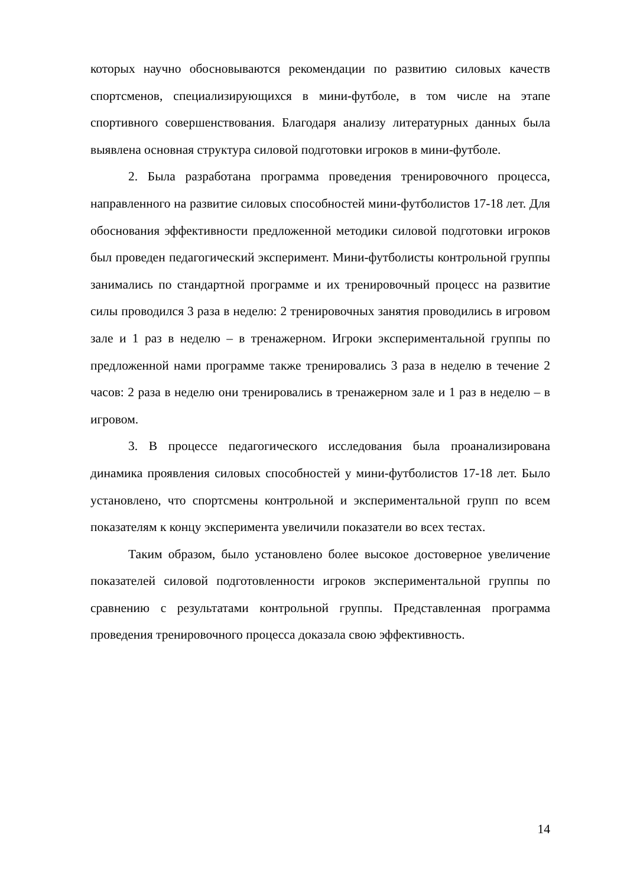которых научно обосновываются рекомендации по развитию силовых качеств спортсменов, специализирующихся в мини-футболе, в том числе на этапе спортивного совершенствования. Благодаря анализу литературных данных была выявлена основная структура силовой подготовки игроков в мини-футболе.
2. Была разработана программа проведения тренировочного процесса, направленного на развитие силовых способностей мини-футболистов 17-18 лет. Для обоснования эффективности предложенной методики силовой подготовки игроков был проведен педагогический эксперимент. Мини-футболисты контрольной группы занимались по стандартной программе и их тренировочный процесс на развитие силы проводился 3 раза в неделю: 2 тренировочных занятия проводились в игровом зале и 1 раз в неделю – в тренажерном. Игроки экспериментальной группы по предложенной нами программе также тренировались 3 раза в неделю в течение 2 часов: 2 раза в неделю они тренировались в тренажерном зале и 1 раз в неделю – в игровом.
3. В процессе педагогического исследования была проанализирована динамика проявления силовых способностей у мини-футболистов 17-18 лет. Было установлено, что спортсмены контрольной и экспериментальной групп по всем показателям к концу эксперимента увеличили показатели во всех тестах.
Таким образом, было установлено более высокое достоверное увеличение показателей силовой подготовленности игроков экспериментальной группы по сравнению с результатами контрольной группы. Представленная программа проведения тренировочного процесса доказала свою эффективность.
14